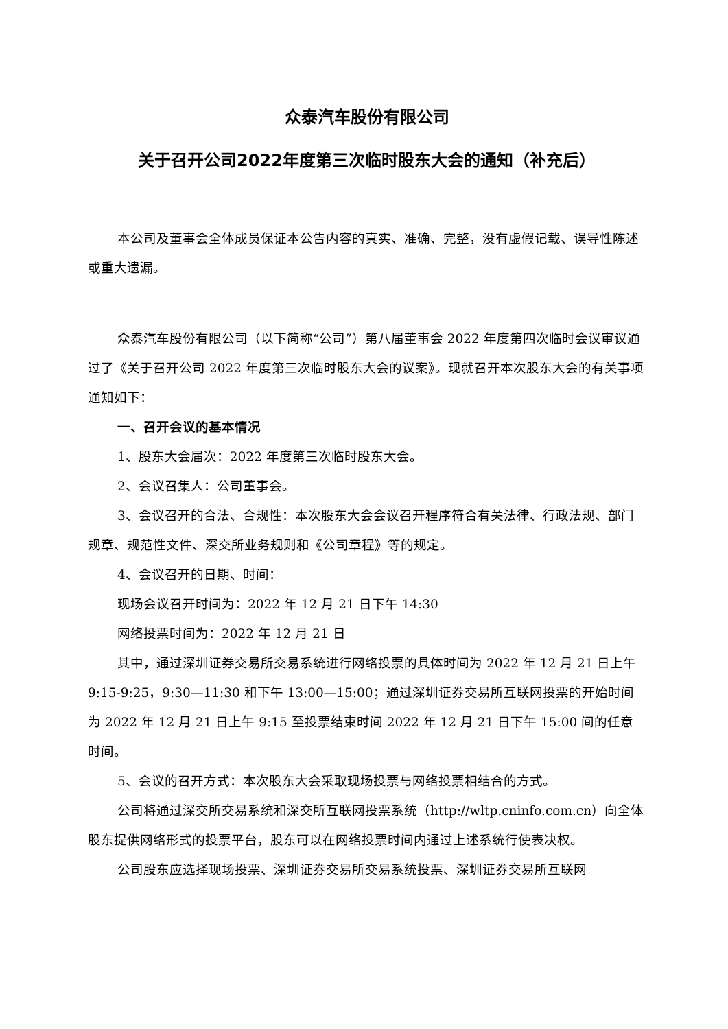众泰汽车股份有限公司
关于召开公司2022年度第三次临时股东大会的通知（补充后）
本公司及董事会全体成员保证本公告内容的真实、准确、完整，没有虚假记载、误导性陈述或重大遗漏。
众泰汽车股份有限公司（以下简称“公司”）第八届董事会 2022 年度第四次临时会议审议通过了《关于召开公司 2022 年度第三次临时股东大会的议案》。现就召开本次股东大会的有关事项通知如下：
一、召开会议的基本情况
1、股东大会届次：2022 年度第三次临时股东大会。
2、会议召集人：公司董事会。
3、会议召开的合法、合规性：本次股东大会会议召开程序符合有关法律、行政法规、部门规章、规范性文件、深交所业务规则和《公司章程》等的规定。
4、会议召开的日期、时间：
现场会议召开时间为：2022 年 12 月 21 日下午 14:30
网络投票时间为：2022 年 12 月 21 日
其中，通过深圳证券交易所交易系统进行网络投票的具体时间为 2022 年 12 月 21 日上午 9:15-9:25，9:30—11:30 和下午 13:00—15:00；通过深圳证券交易所互联网投票的开始时间为 2022 年 12 月 21 日上午 9:15 至投票结束时间 2022 年 12 月 21 日下午 15:00 间的任意时间。
5、会议的召开方式：本次股东大会采取现场投票与网络投票相结合的方式。
公司将通过深交所交易系统和深交所互联网投票系统（http://wltp.cninfo.com.cn）向全体股东提供网络形式的投票平台，股东可以在网络投票时间内通过上述系统行使表决权。
公司股东应选择现场投票、深圳证券交易所交易系统投票、深圳证券交易所互联网